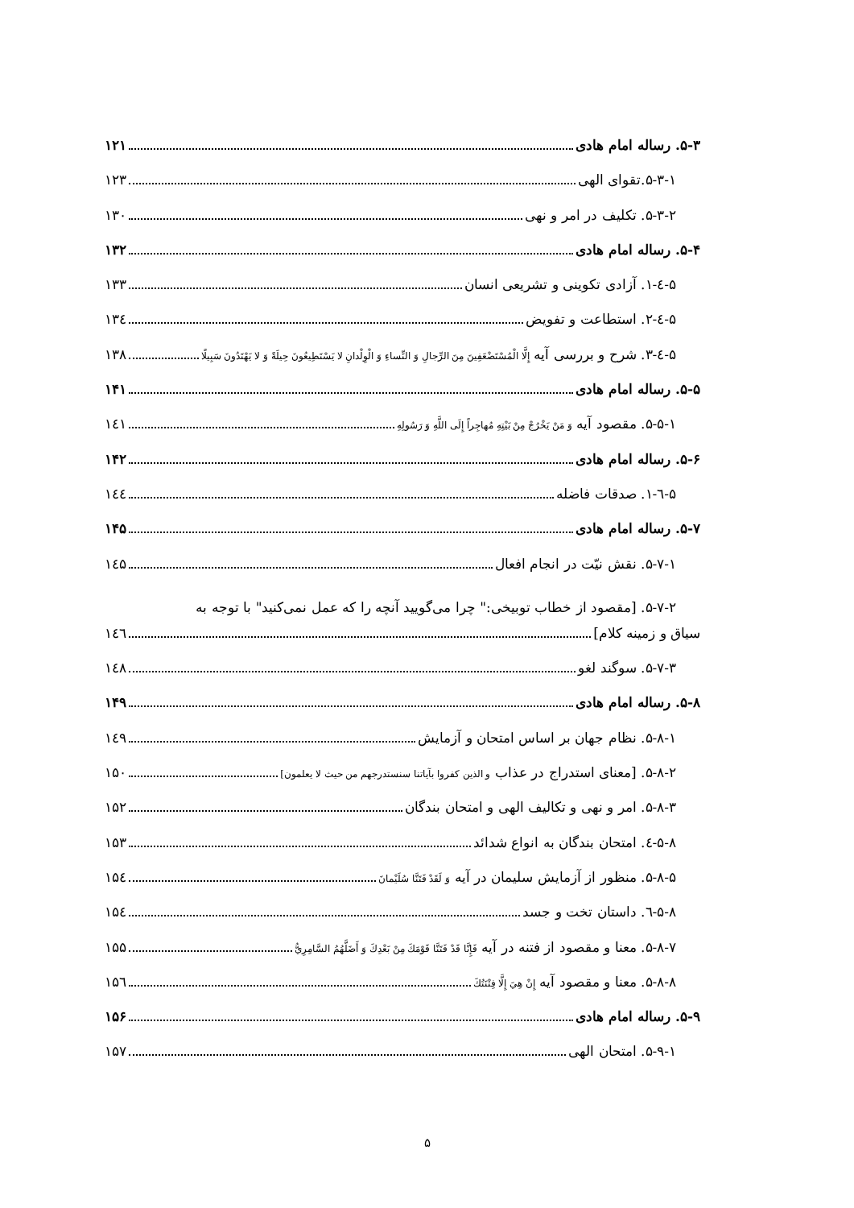۵-۳. رساله امام هادی ۱۲۱
۵-۳-۱.تقوای الهی ۱۲۳
۵-۳-۲. تکلیف در امر و نهی ۱۳۰
۵-۴. رساله امام هادی ۱۳۲
۵-٤-۱. آزادی تکوینی و تشریعی انسان ۱۳۳
۵-٤-۲. استطاعت و تفویض ۱۳٤
۵-٤-۳. شرح و بررسی آیه إِلَّا الْمُسْتَضْعَفِينَ مِنَ الرِّجالِ وَ النِّساءِ وَ الْوِلْدانِ لا يَسْتَطِيعُونَ حِيلَةً وَ لا يَهْتَدُونَ سَبِيلًا ۱۳۸
۵-۵. رساله امام هادی ۱۴۱
۵-۵-۱. مقصود آیه وَ مَنْ يَخْرُجْ مِنْ بَيْتِهِ مُهاجِراً إِلَى اللَّهِ وَ رَسُولِهِ ۱٤۱
۵-۶. رساله امام هادی ۱۴۲
۵-٦-۱. صدقات فاضله ۱٤٤
۵-۷. رساله امام هادی ۱۴۵
۵-۷-۱. نقش نیّت در انجام افعال ۱٤۵
۵-۷-۲. [مقصود از خطاب توبیخی:" چرا می‌گویید آنچه را که عمل نمی‌کنید" با توجه به
سیاق و زمینه کلام] ۱٤٦
۵-۷-۳. سوگند لغو ۱٤۸
۵-۸. رساله امام هادی ۱۴۹
۵-۸-۱. نظام جهان بر اساس امتحان و آزمایش ۱٤۹
۵-۸-۲. [معنای استدراج در عذاب و الذین کفروا بآیاتنا سنستدرجهم من حیث لا یعلمون] ۱۵۰
۵-۸-۳. امر و نهی و تکالیف الهی و امتحان بندگان ۱۵۲
۵-۸-٤. امتحان بندگان به انواع شدائد ۱۵۳
۵-۸-۵. منظور از آزمایش سلیمان در آیه وَ لَقَدْ فَتَنَّا سُلَيْمانَ ۱۵٤
۵-۸-٦. داستان تخت و جسد ۱۵٤
۵-۸-۷. معنا و مقصود از فتنه در آیه فَإِنَّا قَدْ فَتَنَّا قَوْمَكَ مِنْ بَعْدِكَ وَ أَضَلَّهُمُ السَّامِرِيُّ ۱۵۵
۵-۸-۸. معنا و مقصود آیه إِنْ هِيَ إِلَّا فِتْنَتُكَ ۱۵٦
۵-۹. رساله امام هادی ۱۵۶
۵-۹-۱. امتحان الهی ۱۵۷
۵